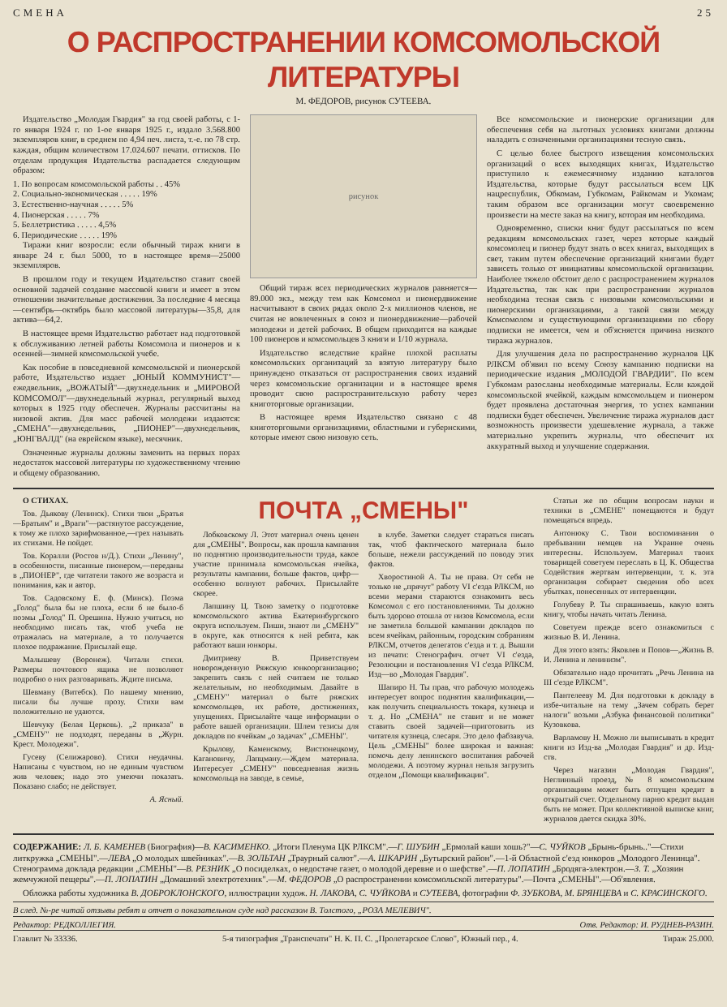СМЕНА 25
О РАСПРОСТРАНЕНИИ КОМСОМОЛЬСКОЙ ЛИТЕРАТУРЫ
М. ФЕДОРОВ, рисунок СУТЕЕВА.
Издательство „Молодая Гвардия" за год своей работы, с 1-го января 1924 г. по 1-ое января 1925 г., издало 3.568.800 экземпляров книг, в среднем по 4,94 печ. листа, т.-е. по 78 стр. каждая, общим количеством 17.024.607 печати. оттисков. По отделам продукция Издательства распадается следующим образом:
1. По вопросам комсомольской работы . . 45%
2. Социально-экономическая . . . . . 19%
3. Естественно-научная . . . . . 5%
4. Пионерская . . . . . 7%
5. Беллетристика . . . . . 4,5%
6. Периодические . . . . . 19%
Тиражи книг возросли: если обычный тираж книги в январе 24 г. был 5000, то в настоящее время—25000 экземпляров.
В прошлом году и текущем Издательство ставит своей основной задачей создание массовой книги и имеет в этом отношении значительные достижения. За последние 4 месяца—сентябрь—октябрь было массовой литературы—35,8, для актива—64,2.
В настоящее время Издательство работает над подготовкой к обслуживанию летней работы Комсомола и пионеров и к осенней—зимней комсомольской учебе.
Как пособие в повседневной комсомольской и пионерской работе, Издательство издает „ЮНЫЙ КОММУНИСТ"—ежедвельник, „ВОЖАТЫЙ"—двухнедельник и „МИРОВОЙ КОМСОМОЛ"—двухнедельный журнал, регулярный выход которых в 1925 году обеспечен. Журналы рассчитаны на низовой актив. Для масс рабочей молодежи издаются: „СМЕНА"—двухнедельник, „ПИОНЕР"—двухнедельник, „ЮНГВАЛД" (на еврейском языке), месячник.
Означенные журналы должны заменить на первых порах недостаток массовой литературы по художественному чтению и общему образованию.
рисунок
Общий тираж всех периодических журналов равняется—89.000 экз., между тем как Комсомол и пионердвижение насчитывают в своих рядах около 2-х миллионов членов, не считая не вовлеченных в союз и пионердвижение—рабочей молодежи и детей рабочих. В общем приходится на каждые 100 пионеров и комсомольцев 3 книги и 1/10 журнала.
Издательство вследствие крайне плохой расплаты комсомольских организаций за взятую литературу было принуждено отказаться от распространения своих изданий через комсомольские организации и в настоящее время проводит свою распространительскую работу через книготорговые организации.
В настоящее время Издательство связано с 48 книготорговыми организациями, областными и губернскими, которые имеют свою низовую сеть.
Все комсомольские и пионерские организации для обеспечения себя на льготных условиях книгами должны наладить с означенными организациями тесную связь.
С целью более быстрого извещения комсомольских организаций о всех выходящих книгах, Издательство приступило к ежемесячному изданию каталогов Издательства, которые будут рассылаться всем ЦК нацреспублик, Обкомам, Губкомам, Райкомам и Укомам; таким образом все организации могут своевременно произвести на месте заказ на книгу, которая им необходима.
Одновременно, списки книг будут рассылаться по всем редакциям комсомольских газет, через которые каждый комсомолец и пионер будут знать о всех книгах, выходящих в свет, таким путем обеспечение организаций книгами будет зависеть только от инициативы комсомольской организации. Наиболее тяжело обстоит дело с распространением журналов Издательства, так как при распространении журналов необходима тесная связь с низовыми комсомольскими и пионерскими организациями, а такой связи между Комсомолом и существующими организациями по сбору подписки не имеется, чем и об'ясняется причина низкого тиража журналов.
Для улучшения дела по распространению журналов ЦК РЛКСМ об'явил по всему Союзу кампанию подписки на периодические издания „МОЛОДОЙ ГВАРДИИ". По всем Губкомам разосланы необходимые материалы. Если каждой комсомольской ячейкой, каждым комсомольцем и пионером будет проявлена достаточная энергия, то успех кампании подписки будет обеспечен. Увеличение тиража журналов даст возможность произвести удешевление журнала, а также материально укрепить журналы, что обеспечит их аккуратный выход и улучшение содержания.
О СТИХАХ.
Тов. Дьякову (Ленинск). Стихи твои „Братья—Братьям" и „Враги"—растянутое рассуждение, к тому же плохо зарифмованное,—грех называть их стихами. Не пойдет.
Тов. Коралли (Ростов н/Д.). Стихи „Ленину", в особенности, писанные пионером,—переданы в „ПИОНЕР", где читатели такого же возраста и понимания, как и автор.
Тов. Садовскому Е. ф. (Минск). Поэма „Голод" была бы не плоха, если б не было-б поэмы „Голод" П. Орешина. Нужно учиться, но необходимо писать так, чтоб учеба не отражалась на материале, а то получается плохое подражание. Присылай еще.
Малышеву (Воронеж). Читали стихи. Размеры почтового ящика не позволяют подробно о них разговаривать. Ждите письма.
Шевману (Витебск). По нашему мнению, писали бы лучше прозу. Стихи вам положительно не удаются.
Шевчуку (Белая Церковь). „2 приказа" в „СМЕНУ" не подходят, переданы в „Журн. Крест. Молодежи".
Гусеву (Селижарово). Стихи неудачны. Написаны с чувством, но не единым чувством жив человек; надо это умеючи показать. Показано слабо; не действует.
А. Ясный.
ПОЧТА „СМЕНЫ"
Лобковскому Л. Этот материал очень ценен для „СМЕНЫ". Вопросы, как прошла кампания по поднятию производительности труда, какое участие принимала комсомольская ячейка, результаты кампании, больше фактов, цифр—особенно волнуют рабочих. Присылайте скорее.
Лапшину Ц. Твою заметку о подготовке комсомольского актива Екатеринбургского округа используем. Пиши, знают ли „СМЕНУ" в округе, как относятся к ней ребята, как работают ваши юнкоры.
Дмитриеву В. Приветствуем новорожденную Ряжскую юнкоорганизацию; закрепить связь с ней считаем не только желательным, но необходимым. Давайте в „СМЕНУ" материал о быте ряжских комсомольцев, их работе, достижениях, упущениях. Присылайте чаще информации о работе вашей организации. Шлем тезисы для докладов по ячейкам „о задачах" „СМЕНЫ".
Крылову, Каменскому, Вистюнецкому, Кагановичу, Лапцману.—Ждем материала. Интересует „СМЕНУ" повседневная жизнь комсомольца на заводе, в семье,
в клубе. Заметки следует стараться писать так, чтоб фактического материала было больше, нежели рассуждений по поводу этих фактов.
Хворостиной А. Ты не права. От себя не только не „прячут" работу VI с'езда РЛКСМ, но всеми мерами стараются ознакомить весь Комсомол с его постановлениями. Ты должно быть здорово отошла от низов Комсомола, если не заметила большой кампании докладов по всем ячейкам, районным, городским собраниям РЛКСМ, отчетов делегатов с'езда и т. д. Вышли из печати: Стенографич. отчет VI с'езда, Резолюции и постановления VI с'езда РЛКСМ. Изд—во „Молодая Гвардия".
Шапиро Н. Ты прав, что рабочую молодежь интересует вопрос поднятия квалификации,—как получить специальность токаря, кузнеца и т. д. Но „СМЕНА" не ставит и не может ставить своей задачей—приготовить из читателя кузнеца, слесаря. Это дело фабзавуча. Цель „СМЕНЫ" более широкая и важная: помочь делу ленинского воспитания рабочей молодежи. А поэтому журнал нельзя загрузить отделом „Помощи квалификации".
Статьи же по общим вопросам науки и техники в „СМЕНЕ" помещаются и будут помещаться впредь.
Антонюку С. Твои воспоминания о пребывании немцев на Украине очень интересны. Используем. Материал твоих товарищей советуем переслать в Ц. К. Общества Содействия жертвам интервенции, т. к. эта организация собирает сведения обо всех убытках, понесенных от интервенции.
Голубеву Р. Ты спрашиваешь, какую взять книгу, чтобы начать читать Ленина.
Советуем прежде всего ознакомиться с жизнью В. И. Ленина.
Для этого взять: Яковлев и Попов—„Жизнь В. И. Ленина и ленинизм".
Обязательно надо прочитать „Речь Ленина на III с'езде РЛКСМ".
Пантелееву М. Для подготовки к докладу в избе-читальне на тему „Зачем собрать берет налоги" возьми „Азбука финансовой политики" Кузовкова.
Варламову Н. Можно ли выписывать в кредит книги из Изд-ва „Молодая Гвардия" и др. Изд-ств.
Через магазин „Молодая Гвардия", Неглинный проезд, № 8 комсомольским организациям может быть отпущен кредит в открытый счет. Отдельному парню кредит выдан быть не может. При коллективной выписке книг, журналов дается скидка 30%.
СОДЕРЖАНИЕ: Л. Б. КАМЕНЕВ (Биография)—В. КАСИМЕНКО. „Итоги Пленума ЦК РЛКСМ".—Г. ШУБИН „Ермолай каши хошь?"—С. ЧУЙКОВ „Брынь-брынь.."—Стихи литкружка „СМЕНЫ".—ЛЕВА „О молодых швейниках".—В. ЗОЛЬТАН „Траурный салют".—А. ШКАРИН „Бутырский район".—1-й Областной с'езд юнкоров „Молодого Ленинца". Стенограмма доклада редакции „СМЕНЫ"—В. РЕЗНИК „О посиделках, о недостаче газет, о молодой деревне и о шефстве".—П. ЛОПАТИН „Бродяга-электрон.—З. Т. „Хозяин жемчужной пещеры".—П. ЛОПАТИН „Домашний электротехник".—М. ФЕДОРОВ „О распространении комсомольской литературы".—Почта „СМЕНЫ".—Об'явления.
Обложка работы художника В. ДОБРОКЛОНСКОГО, иллюстрации худож. Н. ЛАКОВА, С. ЧУЙКОВА и СУТЕЕВА, фотографии Ф. ЗУБКОВА, М. БРЯНЦЕВА и С. КРАСИНСКОГО.
В след. №-ре читай отзывы ребят и отчет о показательном суде над рассказом В. Толстого, „РОЗА МЕЛЕВИЧ".
Редактор: РЕДКОЛЛЕГИЯ. Отв. Редактор: И. РУДНЕВ-РАЗИН.
Главлит № 33336. 5-я типография „Транспечати" Н. К. П. С. „Пролетарское Слово", Южный пер., 4. Тираж 25.000.